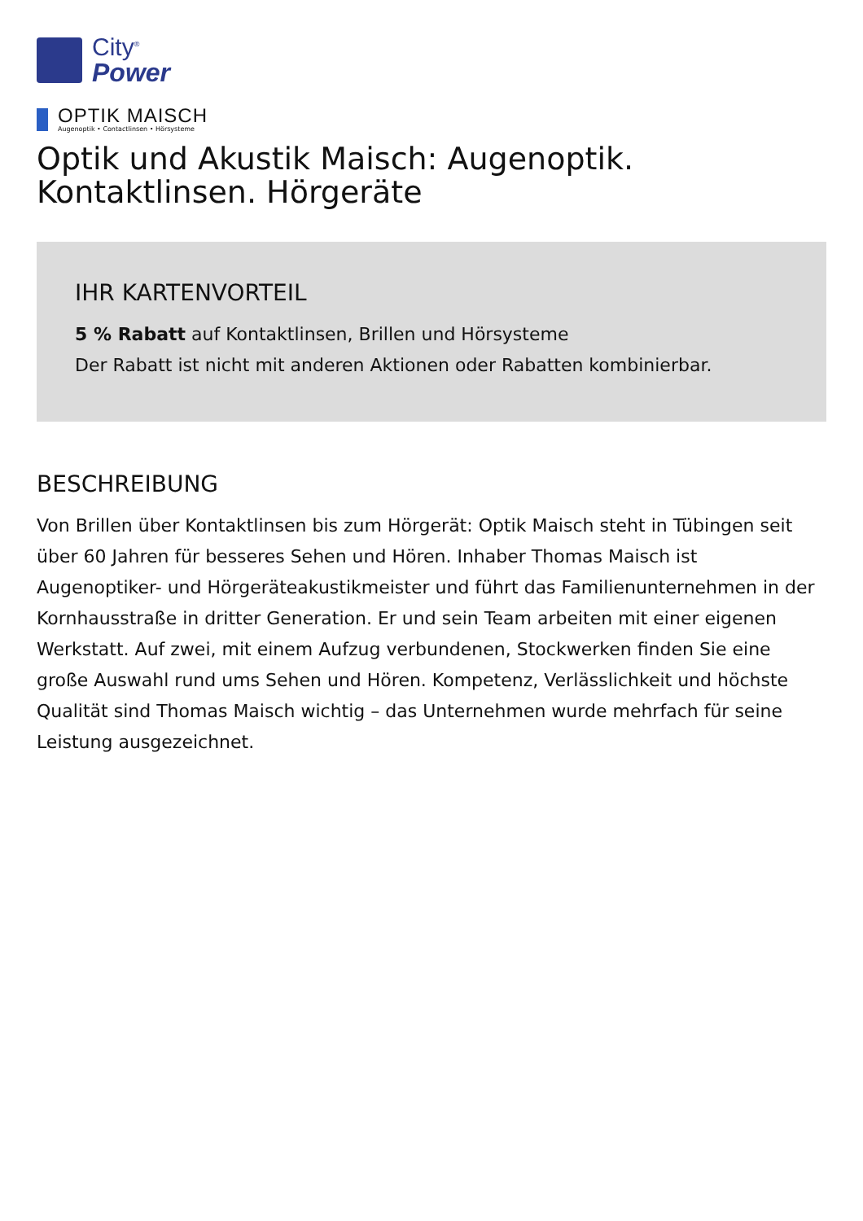City<sup>®</sup>
Power
OPTIK MAISCH
Augenoptik • Contactlinsen • Hörsysteme
Optik und Akustik Maisch: Augenoptik. Kontaktlinsen. Hörgeräte
IHR KARTENVORTEIL
5 % Rabatt auf Kontaktlinsen, Brillen und Hörsysteme
Der Rabatt ist nicht mit anderen Aktionen oder Rabatten kombinierbar.
BESCHREIBUNG
Von Brillen über Kontaktlinsen bis zum Hörgerät: Optik Maisch steht in Tübingen seit über 60 Jahren für besseres Sehen und Hören. Inhaber Thomas Maisch ist Augenoptiker- und Hörgeräteakustikmeister und führt das Familienunternehmen in der Kornhausstraße in dritter Generation. Er und sein Team arbeiten mit einer eigenen Werkstatt. Auf zwei, mit einem Aufzug verbundenen, Stockwerken finden Sie eine große Auswahl rund ums Sehen und Hören. Kompetenz, Verlässlichkeit und höchste Qualität sind Thomas Maisch wichtig – das Unternehmen wurde mehrfach für seine Leistung ausgezeichnet.